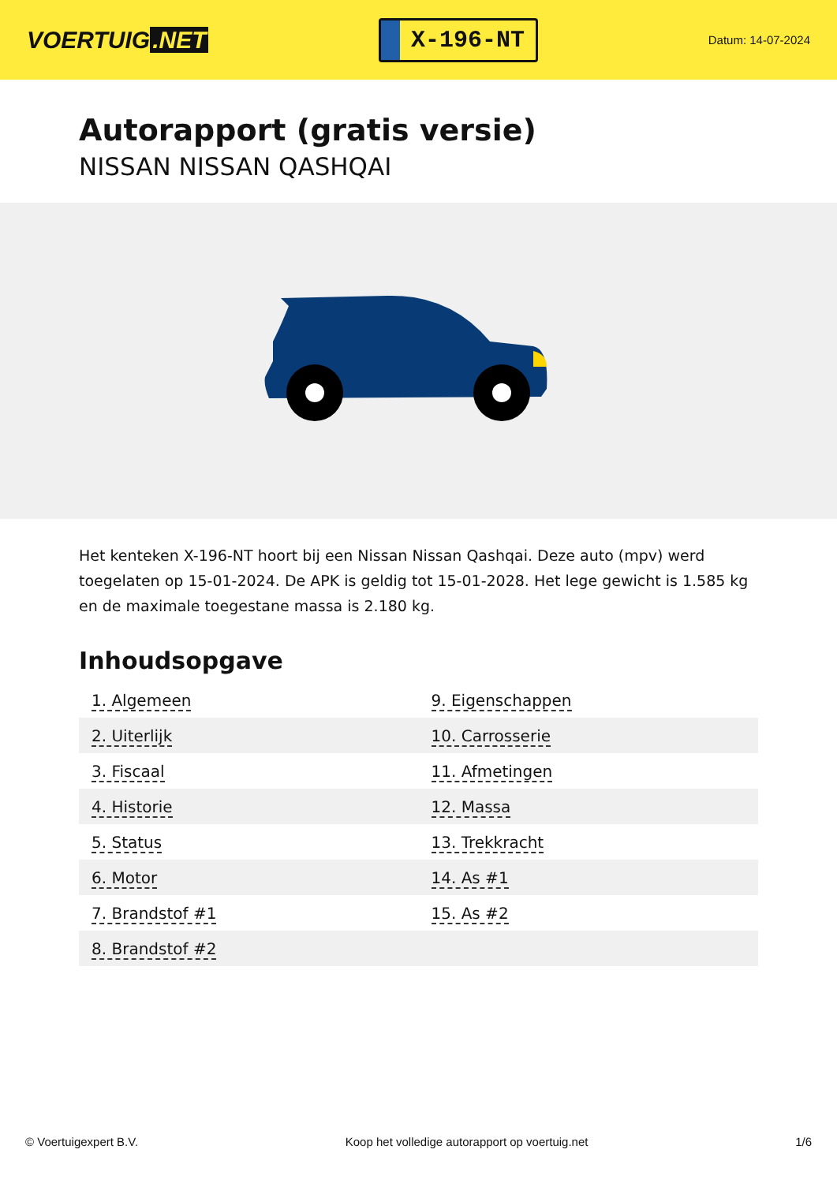VOERTUIG.NET
X-196-NT
Datum: 14-07-2024
Autorapport (gratis versie)
NISSAN NISSAN QASHQAI
Het kenteken X-196-NT hoort bij een Nissan Nissan Qashqai. Deze auto (mpv) werd toegelaten op 15-01-2024. De APK is geldig tot 15-01-2028. Het lege gewicht is 1.585 kg en de maximale toegestane massa is 2.180 kg.
Inhoudsopgave
| 1. Algemeen | 9. Eigenschappen |
| 2. Uiterlijk | 10. Carrosserie |
| 3. Fiscaal | 11. Afmetingen |
| 4. Historie | 12. Massa |
| 5. Status | 13. Trekkracht |
| 6. Motor | 14. As #1 |
| 7. Brandstof #1 | 15. As #2 |
| 8. Brandstof #2 | |
© Voertuigexpert B.V. Koop het volledige autorapport op voertuig.net 1/6